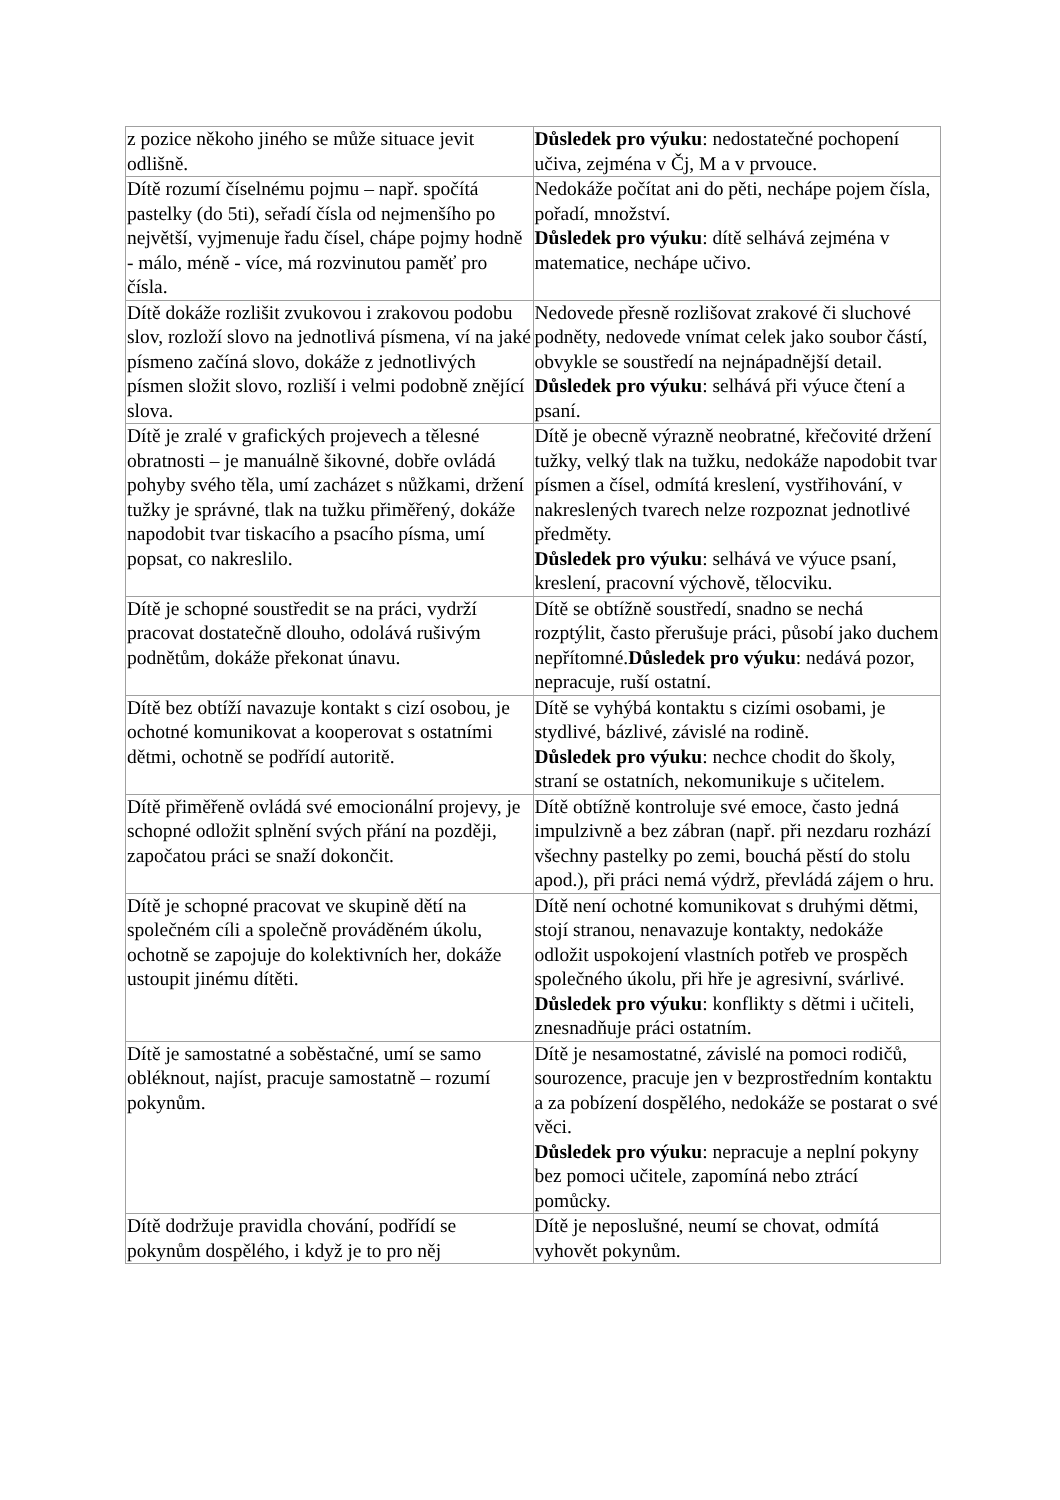| z pozice někoho jiného se může situace jevit odlišně. | Důsledek pro výuku : nedostatečné pochopení učiva, zejména v Čj, M a v prvouce. |
| Dítě rozumí číselnému pojmu – např. spočítá pastelky (do 5ti), seřadí čísla od nejmenšího po největší, vyjmenuje řadu čísel, chápe pojmy hodně - málo, méně - více, má rozvinutou paměť pro čísla. | Nedokáže počítat ani do pěti, nechápe pojem čísla, pořadí, množství. Důsledek pro výuku : dítě selhává zejména v matematice, nechápe učivo. |
| Dítě dokáže rozlišit zvukovou i zrakovou podobu slov, rozloží slovo na jednotlivá písmena, ví na jaké písmeno začíná slovo, dokáže z jednotlivých písmen složit slovo, rozliší i velmi podobně znějící slova. | Nedovede přesně rozlišovat zrakové či sluchové podněty, nedovede vnímat celek jako soubor částí, obvykle se soustředí na nejnápadnější detail. Důsledek pro výuku : selhává při výuce čtení a psaní. |
| Dítě je zralé v grafických projevech a tělesné obratnosti – je manuálně šikovné, dobře ovládá pohyby svého těla, umí zacházet s nůžkami, držení tužky je správné, tlak na tužku přiměřený, dokáže napodobit tvar tiskacího a psacího písma, umí popsat, co nakreslilo. | Dítě je obecně výrazně neobratné, křečovité držení tužky, velký tlak na tužku, nedokáže napodobit tvar písmen a čísel, odmítá kreslení, vystřihování, v nakreslených tvarech nelze rozpoznat jednotlivé předměty. Důsledek pro výuku : selhává ve výuce psaní, kreslení, pracovní výchově, tělocviku. |
| Dítě je schopné soustředit se na práci, vydrží pracovat dostatečně dlouho, odolává rušivým podnětům, dokáže překonat únavu. | Dítě se obtížně soustředí, snadno se nechá rozptýlit, často přerušuje práci, působí jako duchem nepřítomné. Důsledek pro výuku : nedává pozor, nepracuje, ruší ostatní. |
| Dítě bez obtíží navazuje kontakt s cizí osobou, je ochotné komunikovat a kooperovat s ostatními dětmi, ochotně se podřídí autoritě. | Dítě se vyhýbá kontaktu s cizími osobami, je stydlivé, bázlivé, závislé na rodině. Důsledek pro výuku : nechce chodit do školy, straní se ostatních, nekomunikuje s učitelem. |
| Dítě přiměřeně ovládá své emocionální projevy, je schopné odložit splnění svých přání na později, započatou práci se snaží dokončit. | Dítě obtížně kontroluje své emoce, často jedná impulzivně a bez zábran (např. při nezdaru rozhází všechny pastelky po zemi, bouchá pěstí do stolu apod.), při práci nemá výdrž, převládá zájem o hru. |
| Dítě je schopné pracovat ve skupině dětí na společném cíli a společně prováděném úkolu, ochotně se zapojuje do kolektivních her, dokáže ustoupit jinému dítěti. | Dítě není ochotné komunikovat s druhými dětmi, stojí stranou, nenavazuje kontakty, nedokáže odložit uspokojení vlastních potřeb ve prospěch společného úkolu, při hře je agresivní, svárlivé. Důsledek pro výuku : konflikty s dětmi i učiteli, znesnadňuje práci ostatním. |
| Dítě je samostatné a soběstačné, umí se samo obléknout, najíst, pracuje samostatně – rozumí pokynům. | Dítě je nesamostatné, závislé na pomoci rodičů, sourozence, pracuje jen v bezprostředním kontaktu a za pobízení dospělého, nedokáže se postarat o své věci. Důsledek pro výuku : nepracuje a neplní pokyny bez pomoci učitele, zapomíná nebo ztrácí pomůcky. |
| Dítě dodržuje pravidla chování, podřídí se pokynům dospělého, i když je to pro něj | Dítě je neposlušné, neumí se chovat, odmítá vyhovět pokynům. |